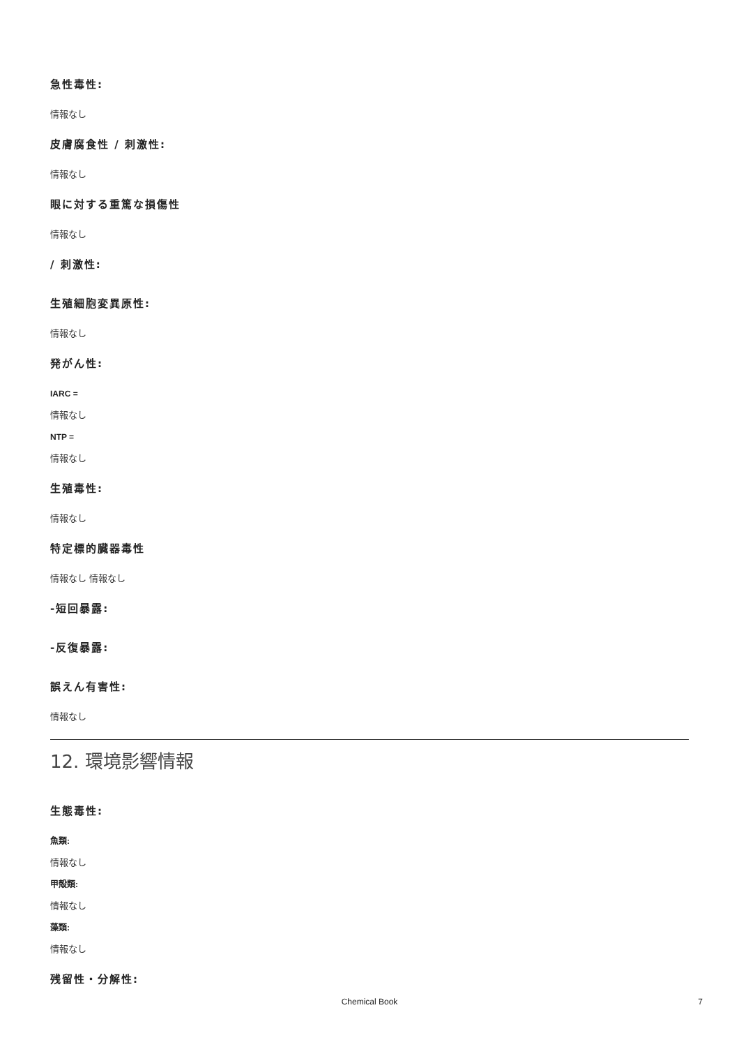急性毒性:
情報なし
皮膚腐食性 / 刺激性:
情報なし
眼に対する重篤な損傷性
情報なし
/ 刺激性:
生殖細胞変異原性:
情報なし
発がん性:
IARC =
情報なし
NTP =
情報なし
生殖毒性:
情報なし
特定標的臓器毒性
情報なし 情報なし
-短回暴露:
-反復暴露:
誤えん有害性:
情報なし
12. 環境影響情報
生態毒性:
魚類:
情報なし
甲殻類:
情報なし
藻類:
情報なし
残留性・分解性:
Chemical Book 7